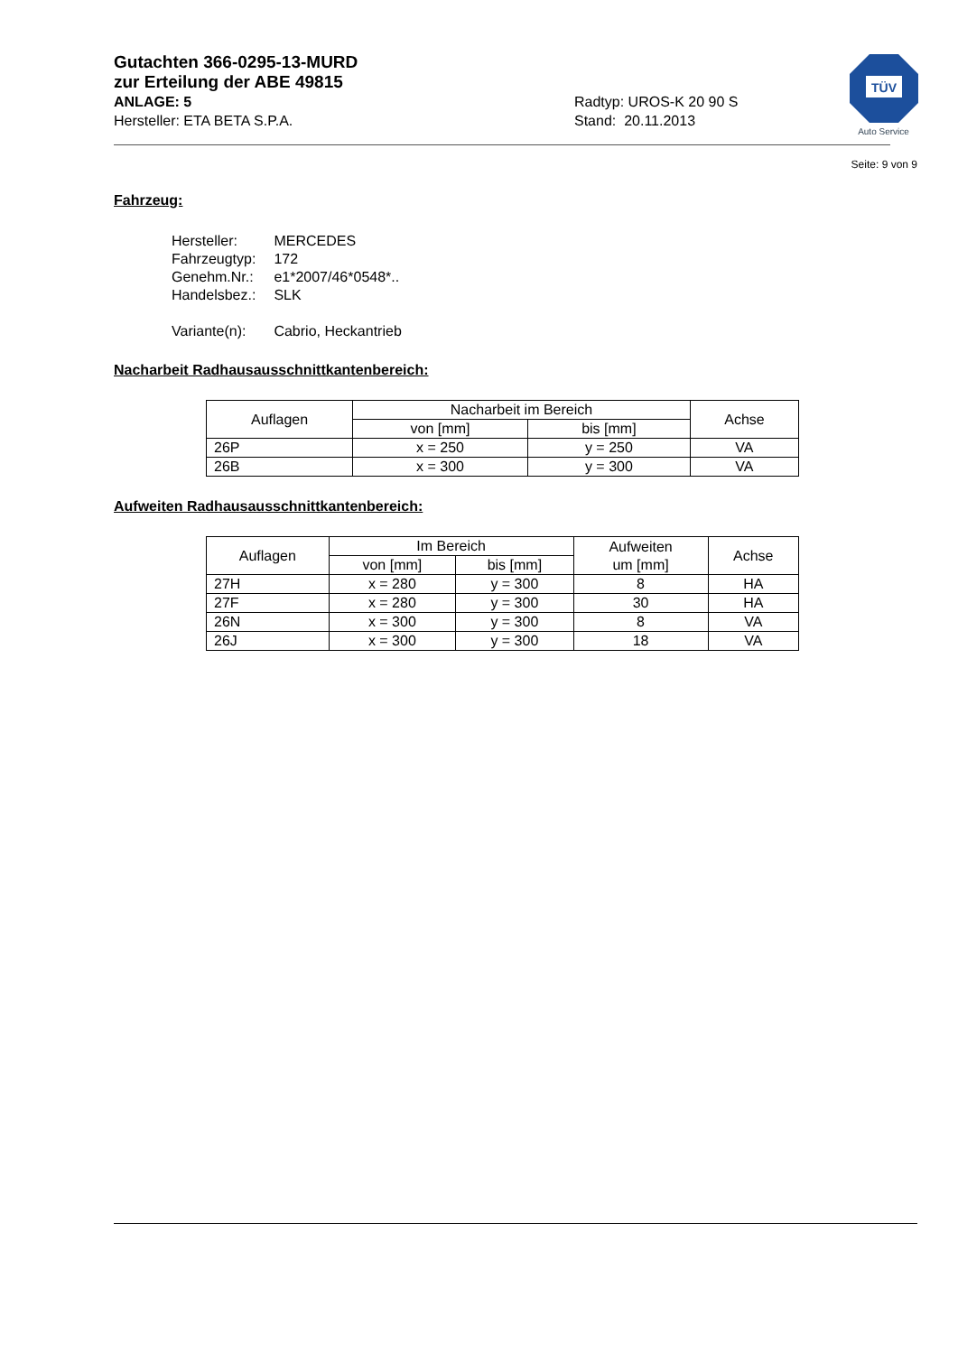TÜV
Auto Service
Gutachten 366-0295-13-MURD
zur Erteilung der ABE 49815
ANLAGE: 5
Hersteller: ETA BETA S.P.A.
Radtyp: UROS-K 20 90 S
Stand: 20.11.2013
Seite: 9 von 9
Fahrzeug:
| Hersteller: | MERCEDES |
| Fahrzeugtyp: | 172 |
| Genehm.Nr.: | e1*2007/46*0548*.. |
| Handelsbez.: | SLK |
| Variante(n): | Cabrio, Heckantrieb |
Nacharbeit Radhausausschnittkantenbereich:
| Auflagen | Nacharbeit im Bereich | | Achse |
| --- | --- | --- | --- |
| | von [mm] | bis [mm] | |
| 26P | x = 250 | y = 250 | VA |
| 26B | x = 300 | y = 300 | VA |
Aufweiten Radhausausschnittkantenbereich:
| Auflagen | Im Bereich | | Aufweiten um [mm] | Achse |
| --- | --- | --- | --- | --- |
| | von [mm] | bis [mm] | | |
| 27H | x = 280 | y = 300 | 8 | HA |
| 27F | x = 280 | y = 300 | 30 | HA |
| 26N | x = 300 | y = 300 | 8 | VA |
| 26J | x = 300 | y = 300 | 18 | VA |